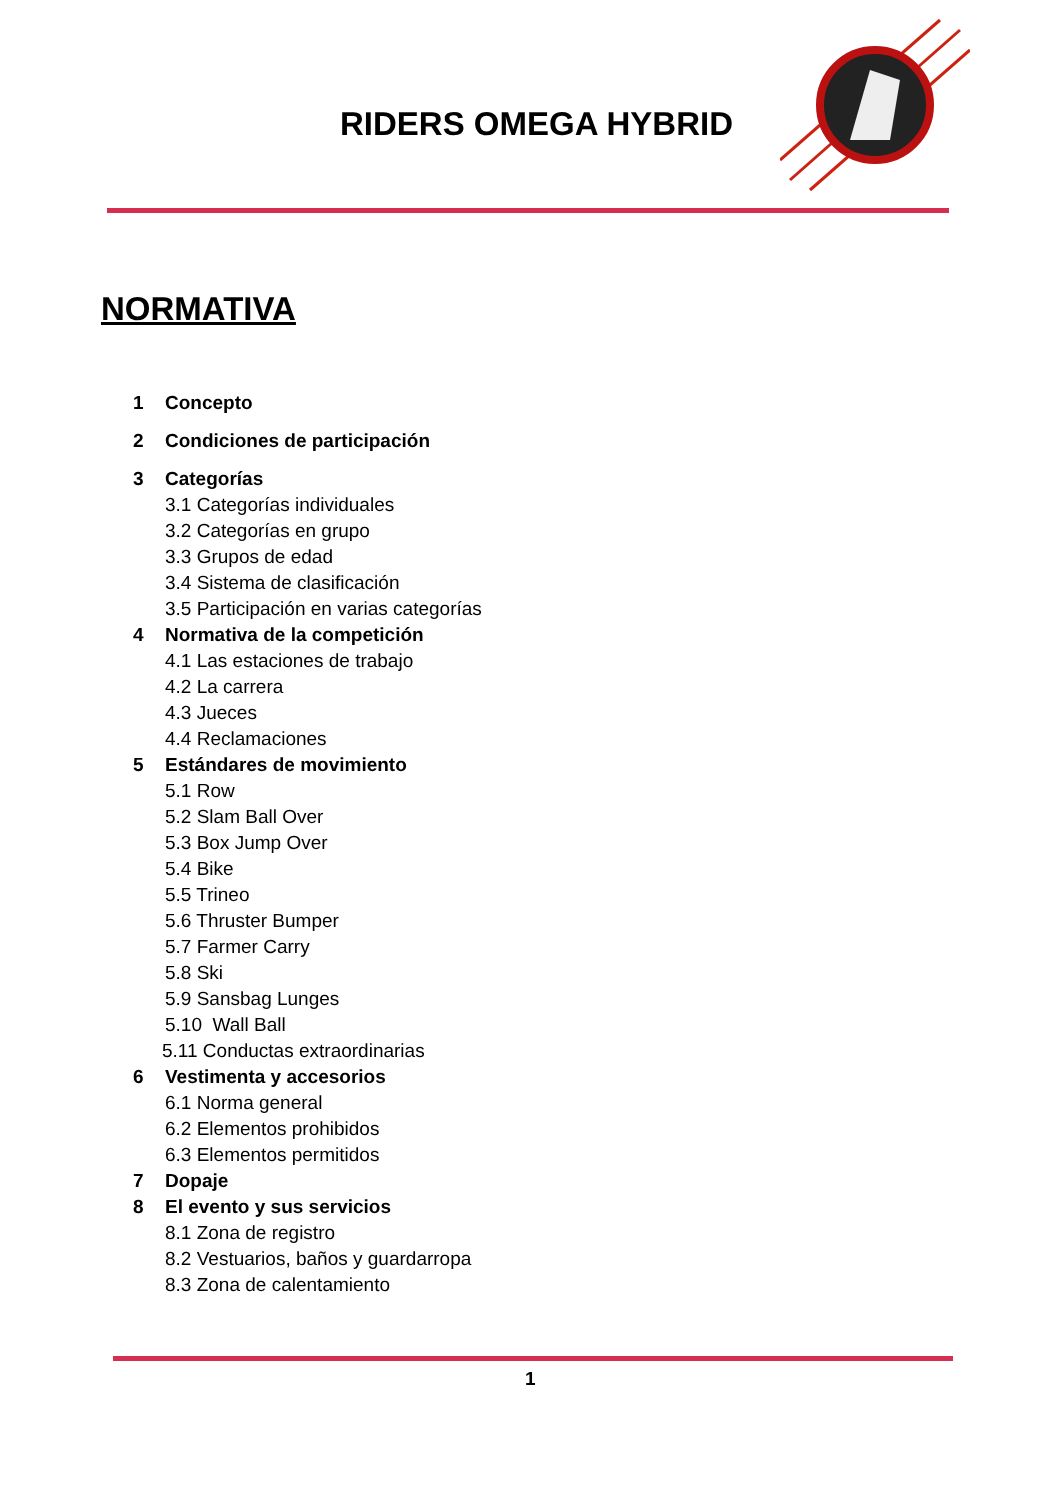RIDERS OMEGA HYBRID
NORMATIVA
1 Concepto
2 Condiciones de participación
3 Categorías
3.1 Categorías individuales
3.2 Categorías en grupo
3.3 Grupos de edad
3.4 Sistema de clasificación
3.5 Participación en varias categorías
4 Normativa de la competición
4.1 Las estaciones de trabajo
4.2 La carrera
4.3 Jueces
4.4 Reclamaciones
5 Estándares de movimiento
5.1 Row
5.2 Slam Ball Over
5.3 Box Jump Over
5.4 Bike
5.5 Trineo
5.6 Thruster Bumper
5.7 Farmer Carry
5.8 Ski
5.9 Sansbag Lunges
5.10 Wall Ball
5.11 Conductas extraordinarias
6 Vestimenta y accesorios
6.1 Norma general
6.2 Elementos prohibidos
6.3 Elementos permitidos
7 Dopaje
8 El evento y sus servicios
8.1 Zona de registro
8.2 Vestuarios, baños y guardarropa
8.3 Zona de calentamiento
1